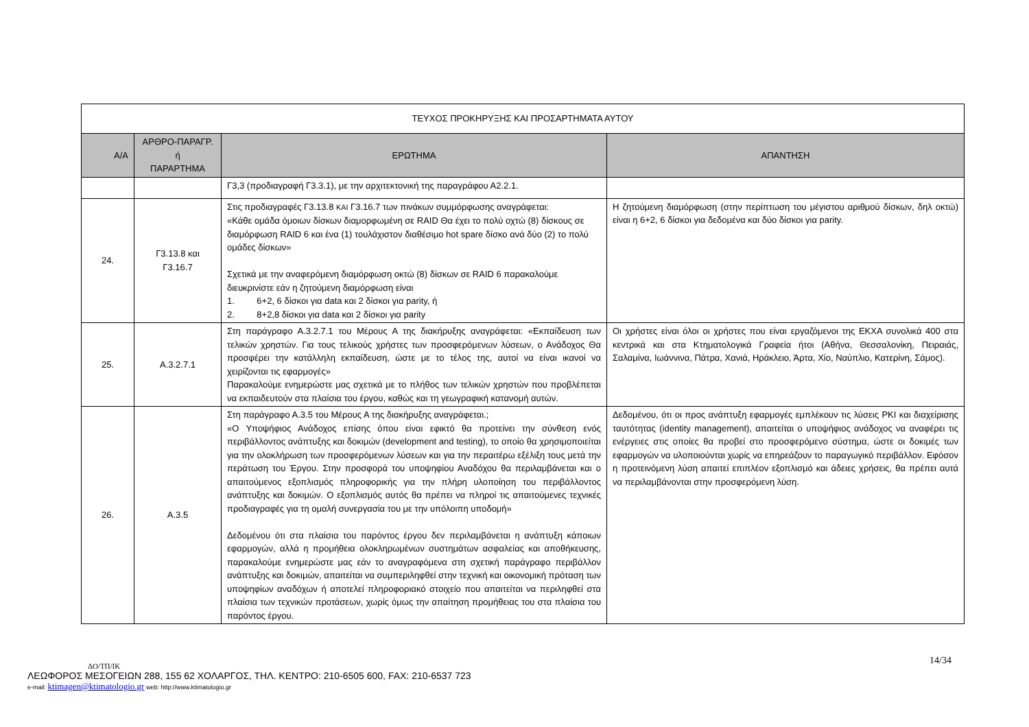| ΤΕΥΧΟΣ ΠΡΟΚΗΡΥΞΗΣ ΚΑΙ ΠΡΟΣΑΡΤΗΜΑΤΑ ΑΥΤΟΥ | | | |
| Α/Α | ΑΡΘΡΟ-ΠΑΡΑΓΡ. ή ΠΑΡΑΡΤΗΜΑ | ΕΡΩΤΗΜΑ | ΑΠΑΝΤΗΣΗ |
| | | Γ3,3 (προδιαγραφή Γ3.3.1), με την αρχιτεκτονική της παραγράφου Α2.2.1. | |
| 24. | Γ3.13.8 και Γ3.16.7 | Στις προδιαγραφές Γ3.13.8 ΚΑΙ Γ3.16.7 των πινάκων συμμόρφωσης αναγράφεται: «Κάθε ομάδα όμοιων δίσκων διαμορφωμένη σε RAID Θα έχει το πολύ οχτώ (8) δίσκους σε διαμόρφωση RAID 6 και ένα (1) τουλάχιστον διαθέσιμο hot spare δίσκο ανά δύο (2) το πολύ ομάδες δίσκων» Σχετικά με την αναφερόμενη διαμόρφωση οκτώ (8) δίσκων σε RAID 6 παρακαλούμε διευκρινίστε εάν η ζητούμενη διαμόρφωση είναι 1. 6+2, 6 δίσκοι για data και 2 δίσκοι για parity, ή 2. 8+2,8 δίσκοι για data και 2 δίσκοι για parity | Η ζητούμενη διαμόρφωση (στην περίπτωση του μέγιστου αριθμού δίσκων, δηλ οκτώ) είναι η 6+2, 6 δίσκοι για δεδομένα και δύο δίσκοι για parity. |
| 25. | Α.3.2.7.1 | Στη παράγραφο Α.3.2.7.1 του Μέρους Α της διακήρυξης αναγράφεται: «Εκπαίδευση των τελικών χρηστών. Για τους τελικούς χρήστες των προσφερόμενων λύσεων, ο Ανάδοχος Θα προσφέρει την κατάλληλη εκπαίδευση, ώστε με το τέλος της, αυτοί να είναι ικανοί να χειρίζονται τις εφαρμογές» Παρακαλούμε ενημερώστε μας σχετικά με το πλήθος των τελικών χρηστών που προβλέπεται να εκπαιδευτούν στα πλαίσια του έργου, καθώς και τη γεωγραφική κατανομή αυτών. | Οι χρήστες είναι όλοι οι χρήστες που είναι εργαζόμενοι της ΕΚΧΑ συνολικά 400 στα κεντρικά και στα Κτηματολογικά Γραφεία ήτοι (Αθήνα, Θεσσαλονίκη, Πειραιάς, Σαλαμίνα, Ιωάννινα, Πάτρα, Χανιά, Ηράκλειο, Άρτα, Χίο, Ναύπλιο, Κατερίνη, Σάμος). |
| 26. | Α.3.5 | Στη παράγραφο Α.3.5 του Μέρους Α της διακήρυξης αναγράφεται.; «Ο Υποψήφιος Ανάδοχος επίσης όπου είναι εφικτό θα προτείνει την σύνθεση ενός περιβάλλοντος ανάπτυξης και δοκιμών (development and testing), το οποίο θα χρησιμοποιείται για την ολοκλήρωση των προσφερόμενων λύσεων και για την περαιτέρω εξέλιξη τους μετά την περάτωση του Έργου. Στην προσφορά του υποψηφίου Αναδόχου θα περιλαμβάνεται και ο απαιτούμενος εξοπλισμός πληροφορικής για την πλήρη υλοποίηση του περιβάλλοντος ανάπτυξης και δοκιμών. Ο εξοπλισμός αυτός θα πρέπει να πληροί τις απαιτούμενες τεχνικές προδιαγραφές για τη ομαλή συνεργασία του με την υπόλοιπη υποδομή» Δεδομένου ότι στα πλαίσια του παρόντος έργου δεν περιλαμβάνεται η ανάπτυξη κάποιων εφαρμογών, αλλά η προμήθεια ολοκληρωμένων συστημάτων ασφαλείας και αποθήκευσης, παρακαλούμε ενημερώστε μας εάν το αναγραφόμενα στη σχετική παράγραφο περιβάλλον ανάπτυξης και δοκιμών, απαιτείται να συμπεριληφθεί στην τεχνική και οικονομική πρόταση των υποψηφίων αναδόχων ή αποτελεί πληροφοριακό στοιχείο που απαιτείται να περιληφθεί στα πλαίσια των τεχνικών προτάσεων, χωρίς όμως την απαίτηση προμήθειας του στα πλαίσια του παρόντος έργου. | Δεδομένου, ότι οι προς ανάπτυξη εφαρμογές εμπλέκουν τις λύσεις PKI και διαχείρισης ταυτότητας (identity management), απαιτείται ο υποψήφιος ανάδοχος να αναφέρει τις ενέργειες στις οποίες θα προβεί στο προσφερόμενο σύστημα, ώστε οι δοκιμές των εφαρμογών να υλοποιούνται χωρίς να επηρεάζουν το παραγωγικό περιβάλλον. Εφόσον η προτεινόμενη λύση απαιτεί επιπλέον εξοπλισμό και άδειες χρήσεις, θα πρέπει αυτά να περιλαμβάνονται στην προσφερόμενη λύση. |
14/34
ΔΟ/ΤΠ/ΙΚ
ΛΕΩΦΟΡΟΣ ΜΕΣΟΓΕΙΩΝ 288, 155 62 ΧΟΛΑΡΓΟΣ, ΤΗΛ. ΚΕΝΤΡΟ: 210-6505 600, FAX: 210-6537 723
e-mail: ktimagen@ktimatologio.gr web: http://www.ktimatologio.gr